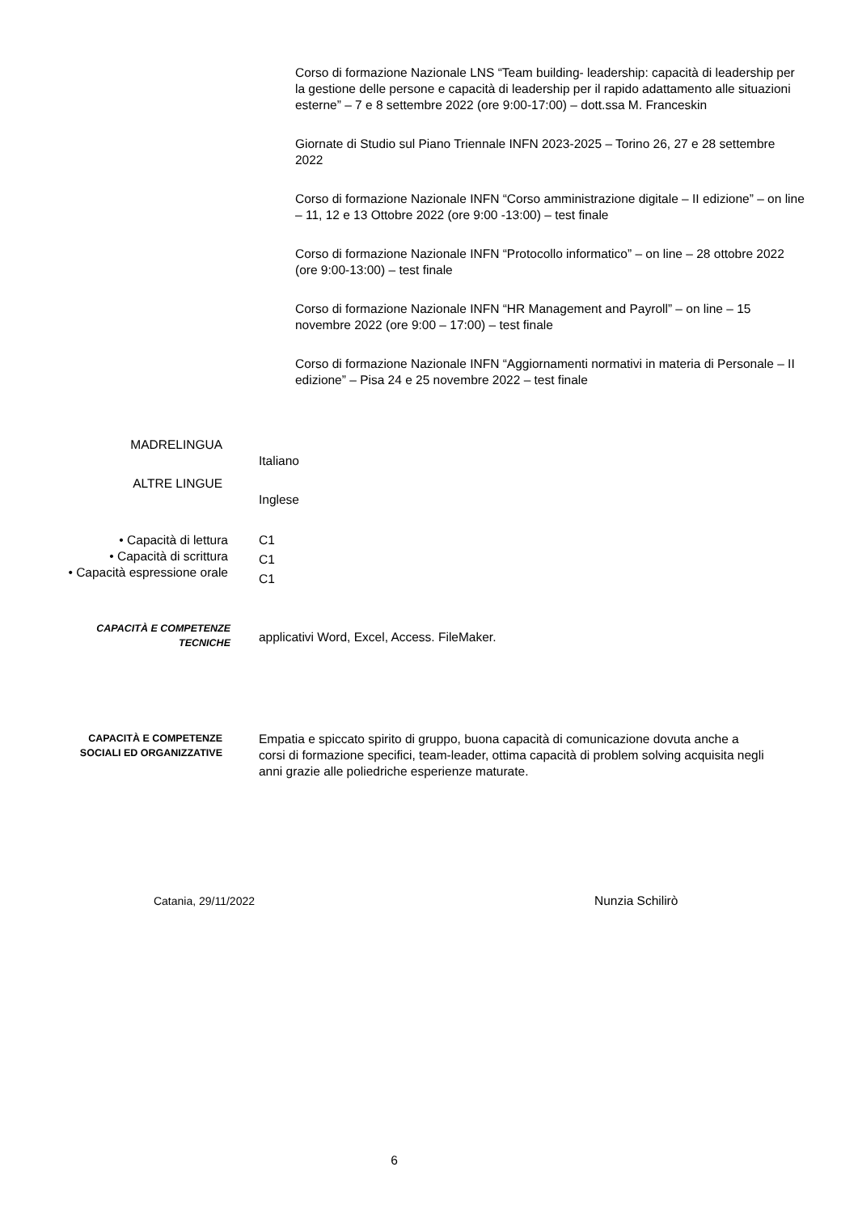Corso di formazione Nazionale LNS “Team building- leadership: capacità di leadership per la gestione delle persone e capacità di leadership per il rapido adattamento alle situazioni esterne” – 7 e 8 settembre 2022 (ore 9:00-17:00) – dott.ssa M. Franceskin
Giornate di Studio sul Piano Triennale INFN 2023-2025 – Torino 26, 27 e 28 settembre 2022
Corso di formazione Nazionale INFN “Corso amministrazione digitale – II edizione” – on line – 11, 12 e 13 Ottobre 2022 (ore 9:00 -13:00) – test finale
Corso di formazione Nazionale INFN “Protocollo informatico” – on line – 28 ottobre 2022 (ore 9:00-13:00) – test finale
Corso di formazione Nazionale INFN “HR Management and Payroll” – on line – 15 novembre 2022 (ore 9:00 – 17:00) – test finale
Corso di formazione Nazionale INFN “Aggiornamenti normativi in materia di Personale – II edizione” – Pisa 24 e 25 novembre 2022 – test finale
MADRELINGUA
Italiano
ALTRE LINGUE
Inglese
• Capacità di lettura
• Capacità di scrittura
• Capacità espressione orale
C1
C1
C1
CAPACITÀ E COMPETENZE
TECNICHE
applicativi Word, Excel, Access. FileMaker.
CAPACITÀ E COMPETENZE
SOCIALI ED ORGANIZZATIVE
Empatia e spiccato spirito di gruppo, buona capacità di comunicazione dovuta anche a corsi di formazione specifici, team-leader, ottima capacità di problem solving acquisita negli anni grazie alle poliedriche esperienze maturate.
Catania, 29/11/2022 Nunzia Schilirò
6